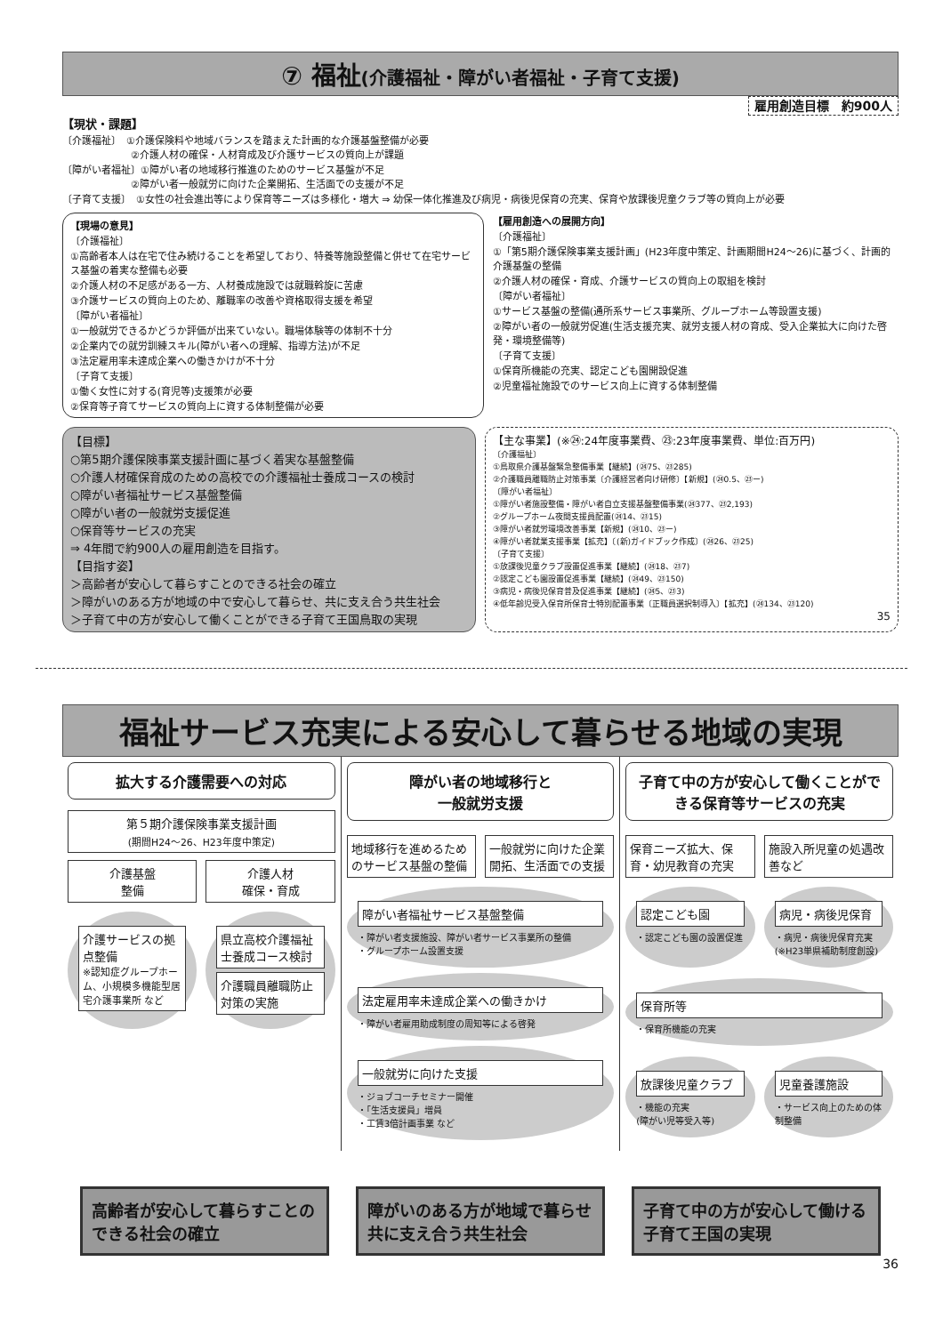⑦ 福祉(介護福祉・障がい者福祉・子育て支援)
雇用創造目標　約900人
【現状・課題】
〔介護福祉〕　①介護保険料や地域バランスを踏まえた計画的な介護基盤整備が必要
　　　　　　　②介護人材の確保・人材育成及び介護サービスの質向上が課題
〔障がい者福祉〕①障がい者の地域移行推進のためのサービス基盤が不足
　　　　　　　②障がい者一般就労に向けた企業開拓、生活面での支援が不足
〔子育て支援〕　①女性の社会進出等により保育等ニーズは多様化・増大 ⇒ 幼保一体化推進及び病児・病後児保育の充実、保育や放課後児童クラブ等の質向上が必要
【現場の意見】
〔介護福祉〕
①高齢者本人は在宅で住み続けることを希望しており、特養等施設整備と併せて在宅サービス基盤の着実な整備も必要
②介護人材の不足感がある一方、人材養成施設では就職斡旋に苦慮
③介護サービスの質向上のため、離職率の改善や資格取得支援を希望
〔障がい者福祉〕
①一般就労できるかどうか評価が出来ていない。職場体験等の体制不十分
②企業内での就労訓練スキル(障がい者への理解、指導方法)が不足
③法定雇用率未達成企業への働きかけが不十分
〔子育て支援〕
①働く女性に対する(育児等)支援策が必要
②保育等子育てサービスの質向上に資する体制整備が必要
【雇用創造への展開方向】
〔介護福祉〕
①「第5期介護保険事業支援計画」(H23年度中策定、計画期間H24～26)に基づく、計画的介護基盤の整備
②介護人材の確保・育成、介護サービスの質向上の取組を検討
〔障がい者福祉〕
①サービス基盤の整備(通所系サービス事業所、グループホーム等設置支援)
②障がい者の一般就労促進(生活支援充実、就労支援人材の育成、受入企業拡大に向けた啓発・環境整備等)
〔子育て支援〕
①保育所機能の充実、認定こども園開設促進
②児童福祉施設でのサービス向上に資する体制整備
【目標】
○第5期介護保険事業支援計画に基づく着実な基盤整備
○介護人材確保育成のための高校での介護福祉士養成コースの検討
○障がい者福祉サービス基盤整備
○障がい者の一般就労支援促進
○保育等サービスの充実
⇒ 4年間で約900人の雇用創造を目指す。
【目指す姿】
＞高齢者が安心して暮らすことのできる社会の確立
＞障がいのある方が地域の中で安心して暮らせ、共に支え合う共生社会
＞子育て中の方が安心して働くことができる子育て王国鳥取の実現
【主な事業】(※㉔:24年度事業費、㉓:23年度事業費、単位:百万円)
〔介護福祉〕
①鳥取県介護基盤緊急整備事業【継続】(㉔75、㉓285)
②介護職員離職防止対策事業〔介護経営者向け研修〕【新規】(㉔0.5、㉓ー)
〔障がい者福祉〕
①障がい者施設整備・障がい者自立支援基盤整備事業(㉔377、㉓2,193)
②グループホーム夜間支援員配置(㉔14、㉓15)
③障がい者就労環境改善事業【新規】(㉔10、㉓ー)
④障がい者就業支援事業【拡充】〔(新)ガイドブック作成〕(㉔26、㉓25)
〔子育て支援〕
①放課後児童クラブ設置促進事業【継続】(㉔18、㉓7)
②認定こども園設置促進事業【継続】(㉔49、㉓150)
③病児・病後児保育普及促進事業【継続】(㉔5、㉓3)
④低年齢児受入保育所保育士特別配置事業〔正職員選択制導入〕【拡充】(㉔134、㉓120)
35
福祉サービス充実による安心して暮らせる地域の実現
拡大する介護需要への対応
第５期介護保険事業支援計画
(期間H24～26、H23年度中策定)
介護基盤
整備
介護人材
確保・育成
介護サービスの拠点整備
※認知症グループホーム、小規模多機能型居宅介護事業所 など
県立高校介護福祉士養成コース検討
介護職員離職防止対策の実施
障がい者の地域移行と
一般就労支援
地域移行を進めるためのサービス基盤の整備
一般就労に向けた企業開拓、生活面での支援
障がい者福祉サービス基盤整備
・障がい者支援施設、障がい者サービス事業所の整備
・グループホーム設置支援
法定雇用率未達成企業への働きかけ
・障がい者雇用助成制度の周知等による啓発
一般就労に向けた支援
・ジョブコーチセミナー開催
・「生活支援員」増員
・工賃3倍計画事業 など
子育て中の方が安心して働くことができる保育等サービスの充実
保育ニーズ拡大、保育・幼児教育の充実 施設入所児童の処遇改善など
認定こども園
・認定こども園の設置促進
病児・病後児保育
・病児・病後児保育充実
(※H23単県補助制度創設)
保育所等
・保育所機能の充実
放課後児童クラブ
・機能の充実
(障がい児等受入等)
児童養護施設
・サービス向上のための体制整備
高齢者が安心して暮らすことのできる社会の確立
障がいのある方が地域で暮らせ共に支え合う共生社会
子育て中の方が安心して働ける子育て王国の実現
36